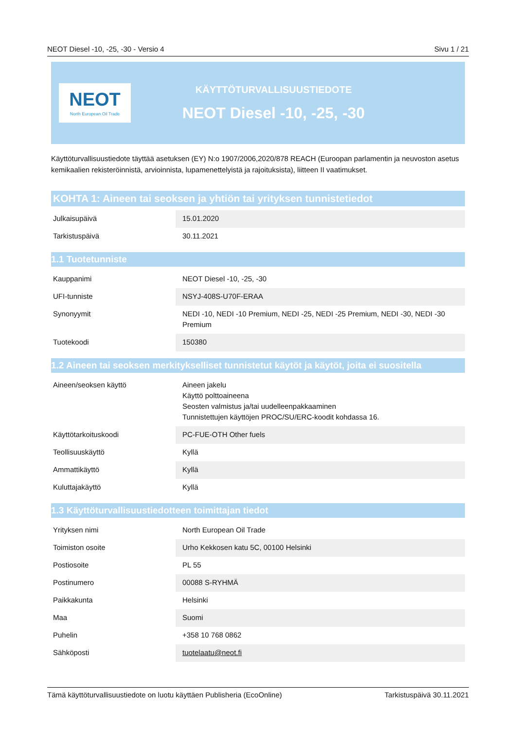NEOT Diesel -10, -25, -30 - Versio 4 Sivu 1 / 21
NEOT
North European Oil Trade
KÄYTTÖTURVALLISUUSTIEDOTE
NEOT Diesel -10, -25, -30
Käyttöturvallisuustiedote täyttää asetuksen (EY) N:o 1907/2006,2020/878 REACH (Euroopan parlamentin ja neuvoston asetus kemikaalien rekisteröinnistä, arvioinnista, lupamenettelyistä ja rajoituksista), liitteen II vaatimukset.
KOHTA 1: Aineen tai seoksen ja yhtiön tai yrityksen tunnistetiedot
| Julkaisupäivä | 15.01.2020 |
| Tarkistuspäivä | 30.11.2021 |
1.1 Tuotetunniste
| Kauppanimi | NEOT Diesel -10, -25, -30 |
| UFI-tunniste | NSYJ-408S-U70F-ERAA |
| Synonyymit | NEDI -10, NEDI -10 Premium, NEDI -25, NEDI -25 Premium, NEDI -30, NEDI -30 Premium |
| Tuotekoodi | 150380 |
1.2 Aineen tai seoksen merkitykselliset tunnistetut käytöt ja käytöt, joita ei suositella
| Aineen/seoksen käyttö | Aineen jakelu Käyttö polttoaineena Seosten valmistus ja/tai uudelleenpakkaaminen Tunnistettujen käyttöjen PROC/SU/ERC-koodit kohdassa 16. |
| Käyttötarkoituskoodi | PC-FUE-OTH Other fuels |
| Teollisuuskäyttö | Kyllä |
| Ammattikäyttö | Kyllä |
| Kuluttajakäyttö | Kyllä |
1.3 Käyttöturvallisuustiedotteen toimittajan tiedot
| Yrityksen nimi | North European Oil Trade |
| Toimiston osoite | Urho Kekkosen katu 5C, 00100 Helsinki |
| Postiosoite | PL 55 |
| Postinumero | 00088 S-RYHMÄ |
| Paikkakunta | Helsinki |
| Maa | Suomi |
| Puhelin | +358 10 768 0862 |
| Sähköposti | tuotelaatu@neot.fi |
Tämä käyttöturvallisuustiedote on luotu käyttäen Publisheria (EcoOnline) Tarkistuspäivä 30.11.2021